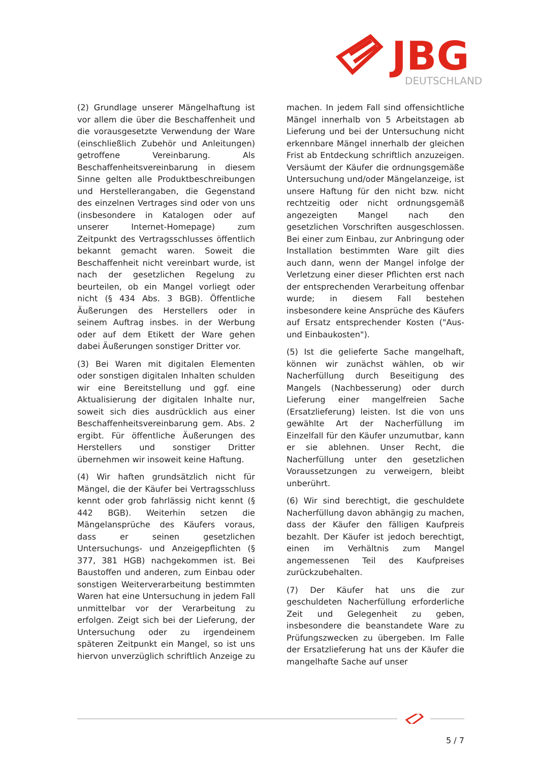JBG
DEUTSCHLAND
(2) Grundlage unserer Mängelhaftung ist vor allem die über die Beschaffenheit und die vorausgesetzte Verwendung der Ware (einschließlich Zubehör und Anleitungen) getroffene Vereinbarung. Als Beschaffenheitsvereinbarung in diesem Sinne gelten alle Produktbeschreibungen und Herstellerangaben, die Gegenstand des einzelnen Vertrages sind oder von uns (insbesondere in Katalogen oder auf unserer Internet-Homepage) zum Zeitpunkt des Vertragsschlusses öffentlich bekannt gemacht waren. Soweit die Beschaffenheit nicht vereinbart wurde, ist nach der gesetzlichen Regelung zu beurteilen, ob ein Mangel vorliegt oder nicht (§ 434 Abs. 3 BGB). Öffentliche Äußerungen des Herstellers oder in seinem Auftrag insbes. in der Werbung oder auf dem Etikett der Ware gehen dabei Äußerungen sonstiger Dritter vor.
(3) Bei Waren mit digitalen Elementen oder sonstigen digitalen Inhalten schulden wir eine Bereitstellung und ggf. eine Aktualisierung der digitalen Inhalte nur, soweit sich dies ausdrücklich aus einer Beschaffenheitsvereinbarung gem. Abs. 2 ergibt. Für öffentliche Äußerungen des Herstellers und sonstiger Dritter übernehmen wir insoweit keine Haftung.
(4) Wir haften grundsätzlich nicht für Mängel, die der Käufer bei Vertragsschluss kennt oder grob fahrlässig nicht kennt (§ 442 BGB). Weiterhin setzen die Mängelansprüche des Käufers voraus, dass er seinen gesetzlichen Untersuchungs- und Anzeigepflichten (§ 377, 381 HGB) nachgekommen ist. Bei Baustoffen und anderen, zum Einbau oder sonstigen Weiterverarbeitung bestimmten Waren hat eine Untersuchung in jedem Fall unmittelbar vor der Verarbeitung zu erfolgen. Zeigt sich bei der Lieferung, der Untersuchung oder zu irgendeinem späteren Zeitpunkt ein Mangel, so ist uns hiervon unverzüglich schriftlich Anzeige zu machen. In jedem Fall sind offensichtliche Mängel innerhalb von 5 Arbeitstagen ab Lieferung und bei der Untersuchung nicht erkennbare Mängel innerhalb der gleichen Frist ab Entdeckung schriftlich anzuzeigen. Versäumt der Käufer die ordnungsgemäße Untersuchung und/oder Mängelanzeige, ist unsere Haftung für den nicht bzw. nicht rechtzeitig oder nicht ordnungsgemäß angezeigten Mangel nach den gesetzlichen Vorschriften ausgeschlossen. Bei einer zum Einbau, zur Anbringung oder Installation bestimmten Ware gilt dies auch dann, wenn der Mangel infolge der Verletzung einer dieser Pflichten erst nach der entsprechenden Verarbeitung offenbar wurde; in diesem Fall bestehen insbesondere keine Ansprüche des Käufers auf Ersatz entsprechender Kosten ("Aus- und Einbaukosten").
(5) Ist die gelieferte Sache mangelhaft, können wir zunächst wählen, ob wir Nacherfüllung durch Beseitigung des Mangels (Nachbesserung) oder durch Lieferung einer mangelfreien Sache (Ersatzlieferung) leisten. Ist die von uns gewählte Art der Nacherfüllung im Einzelfall für den Käufer unzumutbar, kann er sie ablehnen. Unser Recht, die Nacherfüllung unter den gesetzlichen Voraussetzungen zu verweigern, bleibt unberührt.
(6) Wir sind berechtigt, die geschuldete Nacherfüllung davon abhängig zu machen, dass der Käufer den fälligen Kaufpreis bezahlt. Der Käufer ist jedoch berechtigt, einen im Verhältnis zum Mangel angemessenen Teil des Kaufpreises zurückzubehalten.
(7) Der Käufer hat uns die zur geschuldeten Nacherfüllung erforderliche Zeit und Gelegenheit zu geben, insbesondere die beanstandete Ware zu Prüfungszwecken zu übergeben. Im Falle der Ersatzlieferung hat uns der Käufer die mangelhafte Sache auf unser
5 / 7